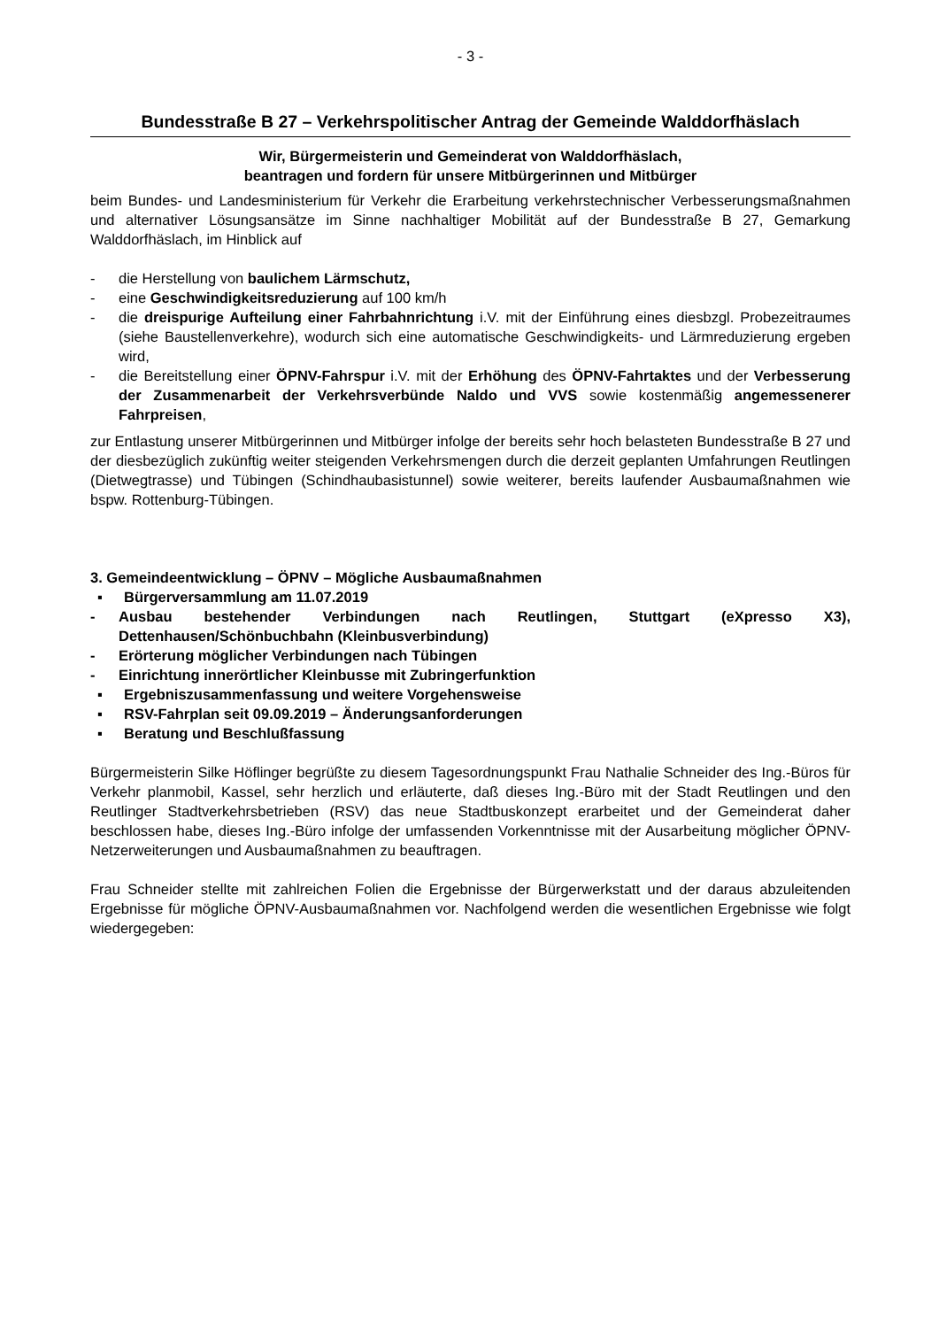- 3 -
Bundesstraße B 27 – Verkehrspolitischer Antrag der Gemeinde Walddorfhäslach
Wir, Bürgermeisterin und Gemeinderat von Walddorfhäslach,
beantragen und fordern für unsere Mitbürgerinnen und Mitbürger
beim Bundes- und Landesministerium für Verkehr die Erarbeitung verkehrstechnischer Verbesserungsmaßnahmen und alternativer Lösungsansätze im Sinne nachhaltiger Mobilität auf der Bundesstraße B 27, Gemarkung Walddorfhäslach, im Hinblick auf
- die Herstellung von baulichem Lärmschutz,
- eine Geschwindigkeitsreduzierung auf 100 km/h
- die dreispurige Aufteilung einer Fahrbahnrichtung i.V. mit der Einführung eines diesbzgl. Probezeitraumes (siehe Baustellenverkehre), wodurch sich eine automatische Geschwindigkeits- und Lärmreduzierung ergeben wird,
- die Bereitstellung einer ÖPNV-Fahrspur i.V. mit der Erhöhung des ÖPNV-Fahrtaktes und der Verbesserung der Zusammenarbeit der Verkehrsverbünde Naldo und VVS sowie kostenmäßig angemessenerer Fahrpreisen,
zur Entlastung unserer Mitbürgerinnen und Mitbürger infolge der bereits sehr hoch belasteten Bundesstraße B 27 und der diesbezüglich zukünftig weiter steigenden Verkehrsmengen durch die derzeit geplanten Umfahrungen Reutlingen (Dietwegtrasse) und Tübingen (Schindhaubasistunnel) sowie weiterer, bereits laufender Ausbaumaßnahmen wie bspw. Rottenburg-Tübingen.
3. Gemeindeentwicklung – ÖPNV – Mögliche Ausbaumaßnahmen
▪ Bürgerversammlung am 11.07.2019
- Ausbau bestehender Verbindungen nach Reutlingen, Stuttgart (eXpresso X3), Dettenhausen/Schönbuchbahn (Kleinbusverbindung)
- Erörterung möglicher Verbindungen nach Tübingen
- Einrichtung innerörtlicher Kleinbusse mit Zubringerfunktion
▪ Ergebniszusammenfassung und weitere Vorgehensweise
▪ RSV-Fahrplan seit 09.09.2019 – Änderungsanforderungen
▪ Beratung und Beschlußfassung
Bürgermeisterin Silke Höflinger begrüßte zu diesem Tagesordnungspunkt Frau Nathalie Schneider des Ing.-Büros für Verkehr planmobil, Kassel, sehr herzlich und erläuterte, daß dieses Ing.-Büro mit der Stadt Reutlingen und den Reutlinger Stadtverkehrsbetrieben (RSV) das neue Stadtbuskonzept erarbeitet und der Gemeinderat daher beschlossen habe, dieses Ing.-Büro infolge der umfassenden Vorkenntnisse mit der Ausarbeitung möglicher ÖPNV-Netzerweiterungen und Ausbaumaßnahmen zu beauftragen.
Frau Schneider stellte mit zahlreichen Folien die Ergebnisse der Bürgerwerkstatt und der daraus abzuleitenden Ergebnisse für mögliche ÖPNV-Ausbaumaßnahmen vor. Nachfolgend werden die wesentlichen Ergebnisse wie folgt wiedergegeben: